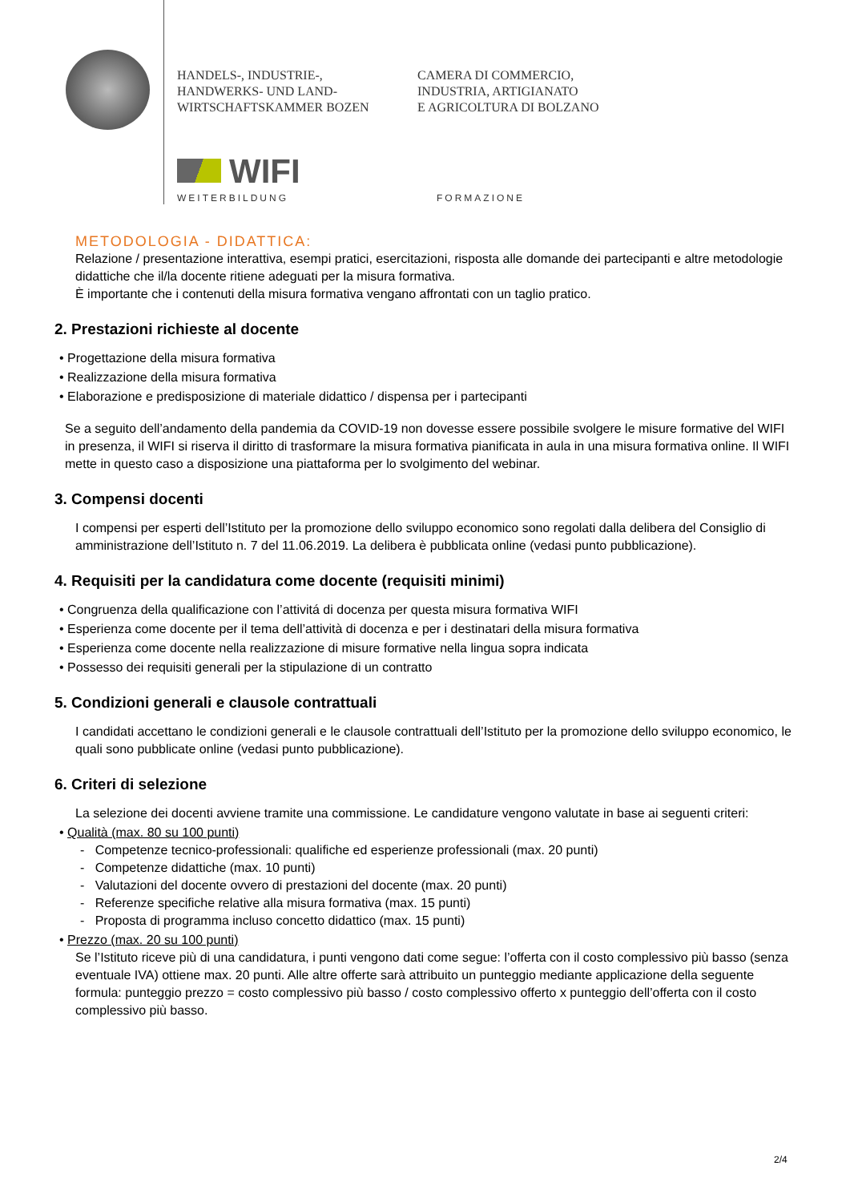HANDELS-, INDUSTRIE-,
HANDWERKS- UND LAND-
WIRTSCHAFTSKAMMER BOZEN
CAMERA DI COMMERCIO,
INDUSTRIA, ARTIGIANATO
E AGRICOLTURA DI BOLZANO
WIFI
WEITERBILDUNG FORMAZIONE
METODOLOGIA - DIDATTICA:
Relazione / presentazione interattiva, esempi pratici, esercitazioni, risposta alle domande dei partecipanti e altre metodologie didattiche che il/la docente ritiene adeguati per la misura formativa.
È importante che i contenuti della misura formativa vengano affrontati con un taglio pratico.
2. Prestazioni richieste al docente
• Progettazione della misura formativa
• Realizzazione della misura formativa
• Elaborazione e predisposizione di materiale didattico / dispensa per i partecipanti
Se a seguito dell’andamento della pandemia da COVID-19 non dovesse essere possibile svolgere le misure formative del WIFI in presenza, il WIFI si riserva il diritto di trasformare la misura formativa pianificata in aula in una misura formativa online. Il WIFI mette in questo caso a disposizione una piattaforma per lo svolgimento del webinar.
3. Compensi docenti
I compensi per esperti dell’Istituto per la promozione dello sviluppo economico sono regolati dalla delibera del Consiglio di amministrazione dell’Istituto n. 7 del 11.06.2019. La delibera è pubblicata online (vedasi punto pubblicazione).
4. Requisiti per la candidatura come docente (requisiti minimi)
• Congruenza della qualificazione con l’attivitá di docenza per questa misura formativa WIFI
• Esperienza come docente per il tema dell’attività di docenza e per i destinatari della misura formativa
• Esperienza come docente nella realizzazione di misure formative nella lingua sopra indicata
• Possesso dei requisiti generali per la stipulazione di un contratto
5. Condizioni generali e clausole contrattuali
I candidati accettano le condizioni generali e le clausole contrattuali dell’Istituto per la promozione dello sviluppo economico, le quali sono pubblicate online (vedasi punto pubblicazione).
6. Criteri di selezione
La selezione dei docenti avviene tramite una commissione. Le candidature vengono valutate in base ai seguenti criteri:
• Qualità (max. 80 su 100 punti)
- Competenze tecnico-professionali: qualifiche ed esperienze professionali (max. 20 punti)
- Competenze didattiche (max. 10 punti)
- Valutazioni del docente ovvero di prestazioni del docente (max. 20 punti)
- Referenze specifiche relative alla misura formativa (max. 15 punti)
- Proposta di programma incluso concetto didattico (max. 15 punti)
• Prezzo (max. 20 su 100 punti)
Se l’Istituto riceve più di una candidatura, i punti vengono dati come segue: l’offerta con il costo complessivo più basso (senza eventuale IVA) ottiene max. 20 punti. Alle altre offerte sarà attribuito un punteggio mediante applicazione della seguente formula: punteggio prezzo = costo complessivo più basso / costo complessivo offerto x punteggio dell’offerta con il costo complessivo più basso.
2/4